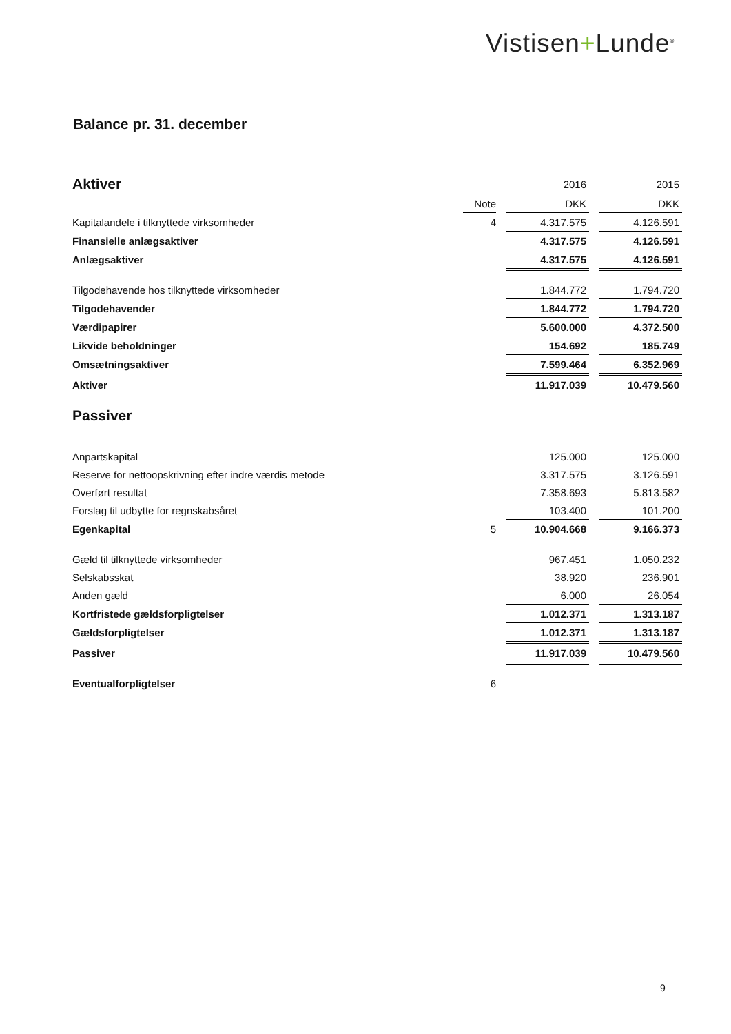Vistisen+Lunde<sup>®</sup>
Balance pr. 31. december
| Aktiver | | | 2016 | | 2015 |
| | Note | | DKK | | DKK |
| Kapitalandele i tilknyttede virksomheder | 4 | | 4.317.575 | | 4.126.591 |
| Finansielle anlægsaktiver | | | 4.317.575 | | 4.126.591 |
| Anlægsaktiver | | | 4.317.575 | | 4.126.591 |
| Tilgodehavende hos tilknyttede virksomheder | | | 1.844.772 | | 1.794.720 |
| Tilgodehavender | | | 1.844.772 | | 1.794.720 |
| Værdipapirer | | | 5.600.000 | | 4.372.500 |
| Likvide beholdninger | | | 154.692 | | 185.749 |
| Omsætningsaktiver | | | 7.599.464 | | 6.352.969 |
| Aktiver | | | 11.917.039 | | 10.479.560 |
| Passiver | | | | | |
| Anpartskapital | | | 125.000 | | 125.000 |
| Reserve for nettoopskrivning efter indre værdis metode | | | 3.317.575 | | 3.126.591 |
| Overført resultat | | | 7.358.693 | | 5.813.582 |
| Forslag til udbytte for regnskabsåret | | | 103.400 | | 101.200 |
| Egenkapital | 5 | | 10.904.668 | | 9.166.373 |
| Gæld til tilknyttede virksomheder | | | 967.451 | | 1.050.232 |
| Selskabsskat | | | 38.920 | | 236.901 |
| Anden gæld | | | 6.000 | | 26.054 |
| Kortfristede gældsforpligtelser | | | 1.012.371 | | 1.313.187 |
| Gældsforpligtelser | | | 1.012.371 | | 1.313.187 |
| Passiver | | | 11.917.039 | | 10.479.560 |
| Eventualforpligtelser | 6 | | | | |
9